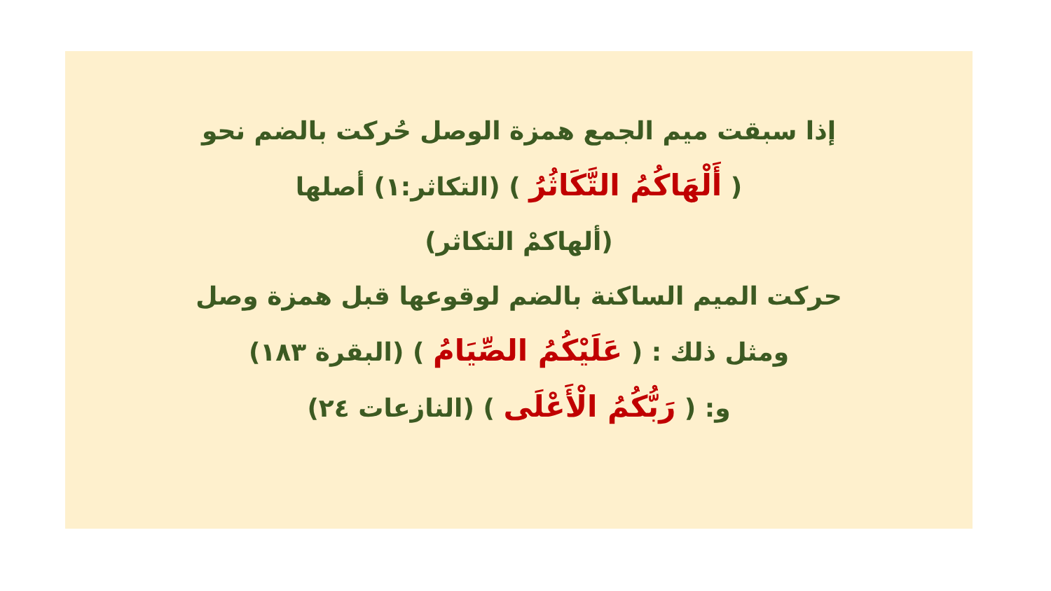إذا سبقت ميم الجمع همزة الوصل حُركت بالضم نحو
( أَلْهَاكُمُ التَّكَاثُرُ ) (التكاثر:١) أصلها
(ألهاكمْ التكاثر)
حركت الميم الساكنة بالضم لوقوعها قبل همزة وصل
ومثل ذلك : ( عَلَيْكُمُ الصِّيَامُ ) (البقرة ١٨٣)
و: ( رَبُّكُمُ الْأَعْلَى ) (النازعات ٢٤)